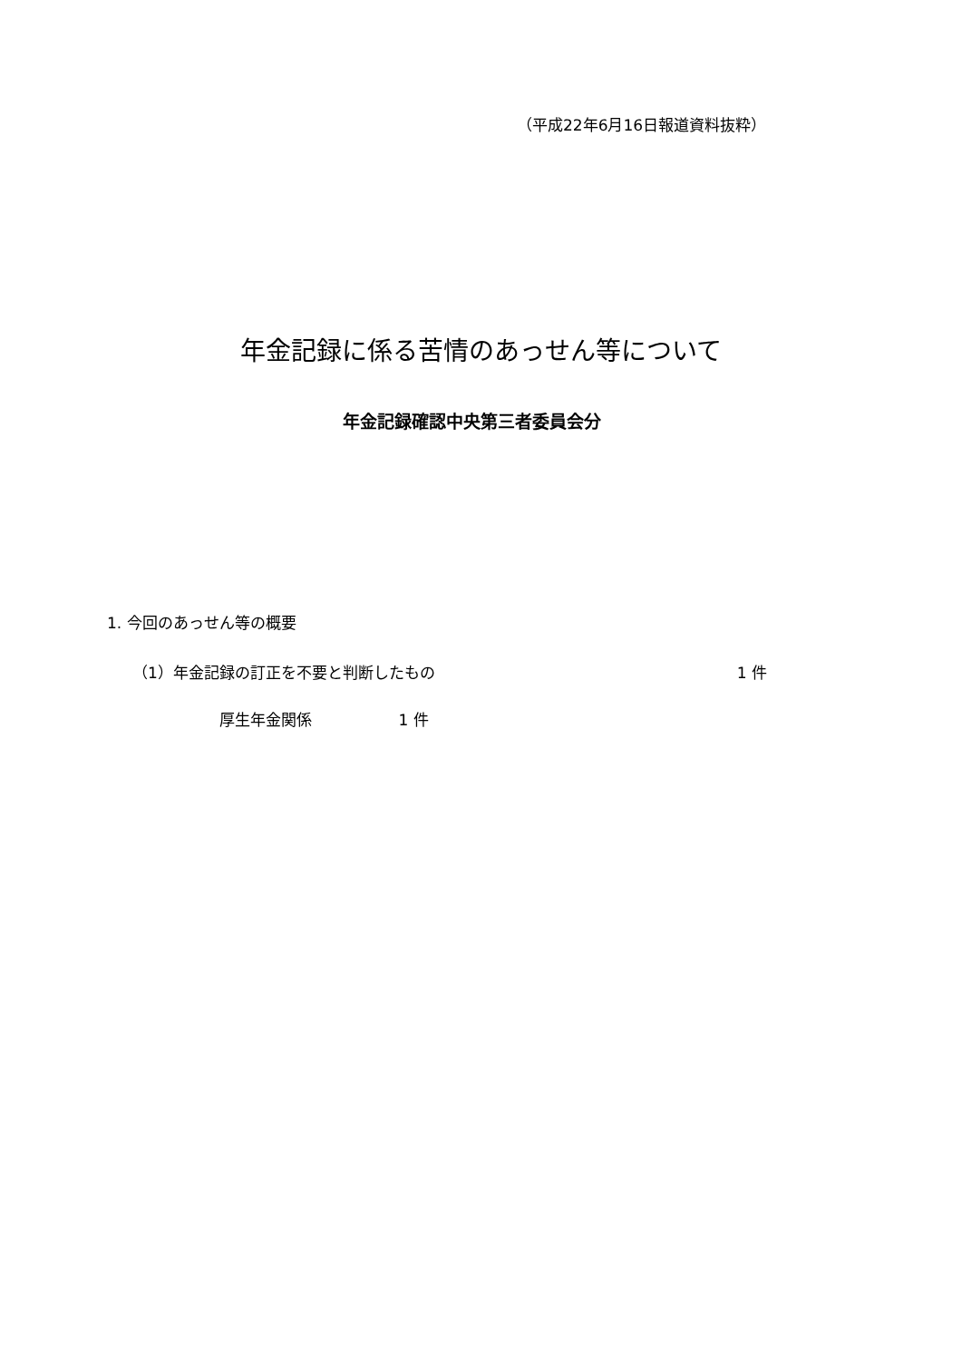（平成22年6月16日報道資料抜粋）
年金記録に係る苦情のあっせん等について
年金記録確認中央第三者委員会分
1. 今回のあっせん等の概要
（1）年金記録の訂正を不要と判断したもの 1 件
厚生年金関係 1 件